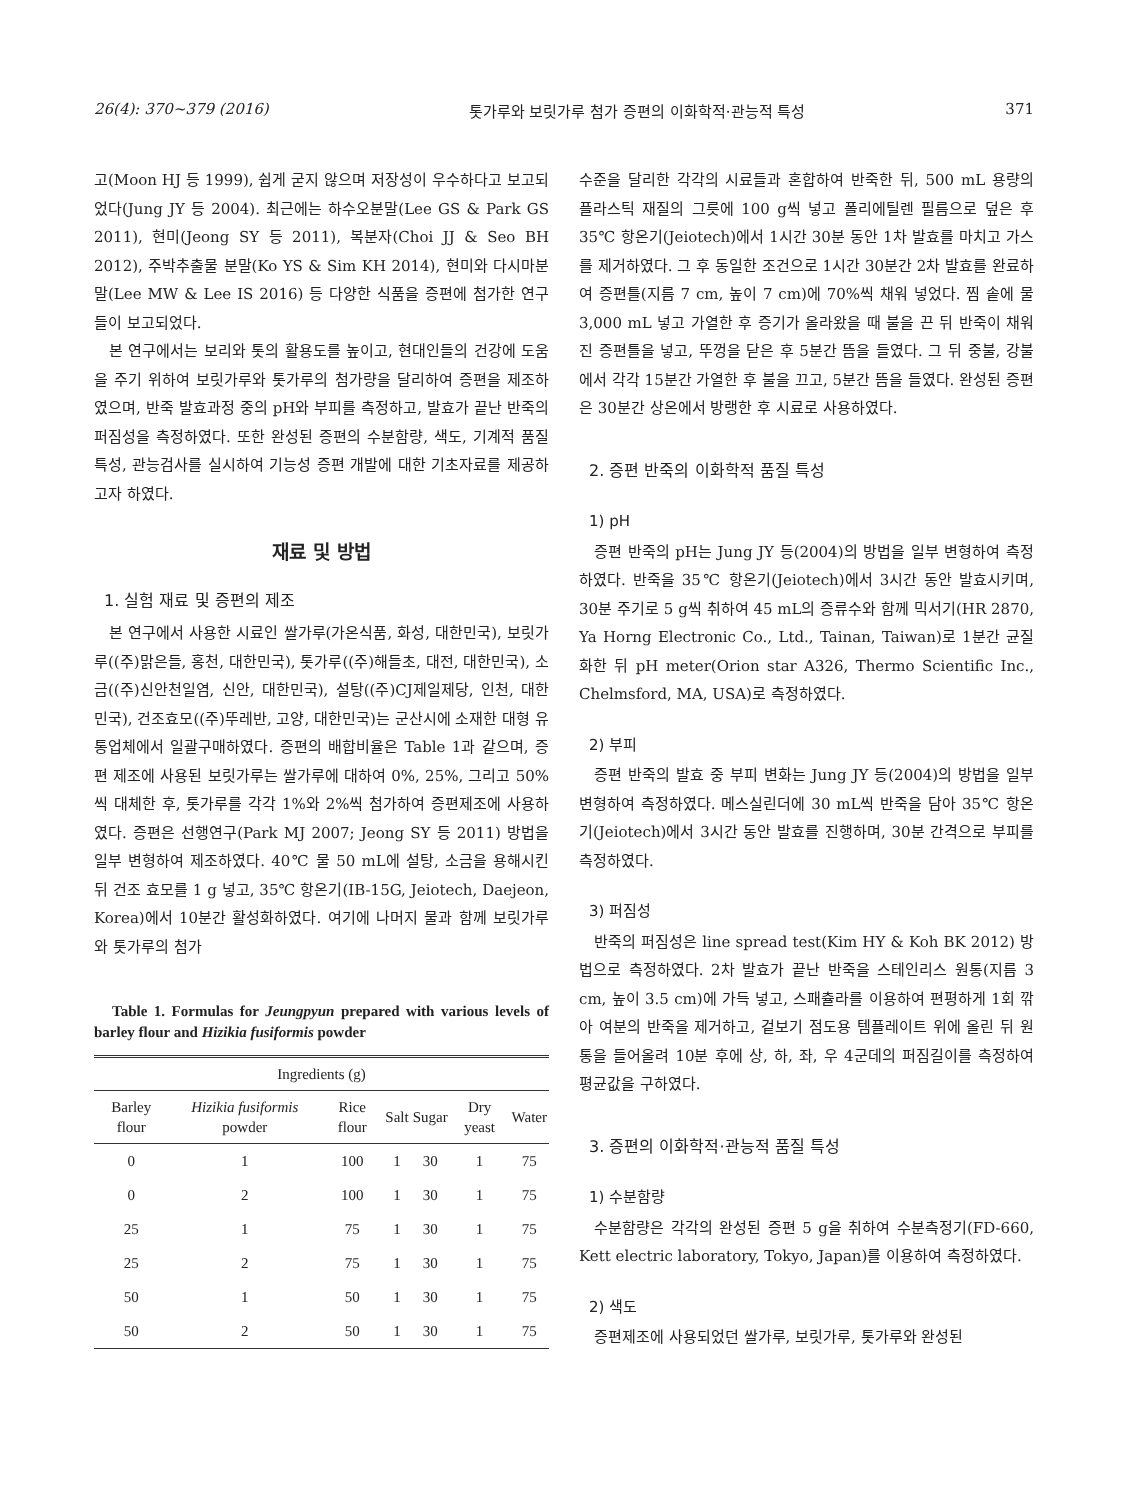26(4): 370~379 (2016) 톳가루와 보릿가루 첨가 증편의 이화학적·관능적 특성 371
고(Moon HJ 등 1999), 쉽게 굳지 않으며 저장성이 우수하다고 보고되었다(Jung JY 등 2004). 최근에는 하수오분말(Lee GS & Park GS 2011), 현미(Jeong SY 등 2011), 복분자(Choi JJ & Seo BH 2012), 주박추출물 분말(Ko YS & Sim KH 2014), 현미와 다시마분말(Lee MW & Lee IS 2016) 등 다양한 식품을 증편에 첨가한 연구들이 보고되었다.
본 연구에서는 보리와 톳의 활용도를 높이고, 현대인들의 건강에 도움을 주기 위하여 보릿가루와 톳가루의 첨가량을 달리하여 증편을 제조하였으며, 반죽 발효과정 중의 pH와 부피를 측정하고, 발효가 끝난 반죽의 퍼짐성을 측정하였다. 또한 완성된 증편의 수분함량, 색도, 기계적 품질 특성, 관능검사를 실시하여 기능성 증편 개발에 대한 기초자료를 제공하고자 하였다.
재료 및 방법
1. 실험 재료 및 증편의 제조
본 연구에서 사용한 시료인 쌀가루(가온식품, 화성, 대한민국), 보릿가루((주)맑은들, 홍천, 대한민국), 톳가루((주)해들초, 대전, 대한민국), 소금((주)신안천일염, 신안, 대한민국), 설탕((주)CJ제일제당, 인천, 대한민국), 건조효모((주)뚜레반, 고양, 대한민국)는 군산시에 소재한 대형 유통업체에서 일괄구매하였다. 증편의 배합비율은 Table 1과 같으며, 증편 제조에 사용된 보릿가루는 쌀가루에 대하여 0%, 25%, 그리고 50%씩 대체한 후, 톳가루를 각각 1%와 2%씩 첨가하여 증편제조에 사용하였다. 증편은 선행연구(Park MJ 2007; Jeong SY 등 2011) 방법을 일부 변형하여 제조하였다. 40℃ 물 50 mL에 설탕, 소금을 용해시킨 뒤 건조 효모를 1 g 넣고, 35℃ 항온기(IB-15G, Jeiotech, Daejeon, Korea)에서 10분간 활성화하였다. 여기에 나머지 물과 함께 보릿가루와 톳가루의 첨가
Table 1. Formulas for Jeungpyun prepared with various levels of barley flour and Hizikia fusiformis powder
| Ingredients (g) | | | | | | |
| --- | --- | --- | --- | --- | --- | --- |
| Barley flour | Hizikia fusiformis powder | Rice flour | Salt | Sugar | Dry yeast | Water |
| 0 | 1 | 100 | 1 | 30 | 1 | 75 |
| 0 | 2 | 100 | 1 | 30 | 1 | 75 |
| 25 | 1 | 75 | 1 | 30 | 1 | 75 |
| 25 | 2 | 75 | 1 | 30 | 1 | 75 |
| 50 | 1 | 50 | 1 | 30 | 1 | 75 |
| 50 | 2 | 50 | 1 | 30 | 1 | 75 |
수준을 달리한 각각의 시료들과 혼합하여 반죽한 뒤, 500 mL 용량의 플라스틱 재질의 그릇에 100 g씩 넣고 폴리에틸렌 필름으로 덮은 후 35℃ 항온기(Jeiotech)에서 1시간 30분 동안 1차 발효를 마치고 가스를 제거하였다. 그 후 동일한 조건으로 1시간 30분간 2차 발효를 완료하여 증편틀(지름 7 cm, 높이 7 cm)에 70%씩 채워 넣었다. 찜 솥에 물 3,000 mL 넣고 가열한 후 증기가 올라왔을 때 불을 끈 뒤 반죽이 채워진 증편틀을 넣고, 뚜껑을 닫은 후 5분간 뜸을 들였다. 그 뒤 중불, 강불에서 각각 15분간 가열한 후 불을 끄고, 5분간 뜸을 들였다. 완성된 증편은 30분간 상온에서 방랭한 후 시료로 사용하였다.
2. 증편 반죽의 이화학적 품질 특성
1) pH
증편 반죽의 pH는 Jung JY 등(2004)의 방법을 일부 변형하여 측정하였다. 반죽을 35℃ 항온기(Jeiotech)에서 3시간 동안 발효시키며, 30분 주기로 5 g씩 취하여 45 mL의 증류수와 함께 믹서기(HR 2870, Ya Horng Electronic Co., Ltd., Tainan, Taiwan)로 1분간 균질화한 뒤 pH meter(Orion star A326, Thermo Scientific Inc., Chelmsford, MA, USA)로 측정하였다.
2) 부피
증편 반죽의 발효 중 부피 변화는 Jung JY 등(2004)의 방법을 일부 변형하여 측정하였다. 메스실린더에 30 mL씩 반죽을 담아 35℃ 항온기(Jeiotech)에서 3시간 동안 발효를 진행하며, 30분 간격으로 부피를 측정하였다.
3) 퍼짐성
반죽의 퍼짐성은 line spread test(Kim HY & Koh BK 2012) 방법으로 측정하였다. 2차 발효가 끝난 반죽을 스테인리스 원통(지름 3 cm, 높이 3.5 cm)에 가득 넣고, 스패츌라를 이용하여 편평하게 1회 깎아 여분의 반죽을 제거하고, 겉보기 점도용 템플레이트 위에 올린 뒤 원통을 들어올려 10분 후에 상, 하, 좌, 우 4군데의 퍼짐길이를 측정하여 평균값을 구하였다.
3. 증편의 이화학적·관능적 품질 특성
1) 수분함량
수분함량은 각각의 완성된 증편 5 g을 취하여 수분측정기(FD-660, Kett electric laboratory, Tokyo, Japan)를 이용하여 측정하였다.
2) 색도
증편제조에 사용되었던 쌀가루, 보릿가루, 톳가루와 완성된